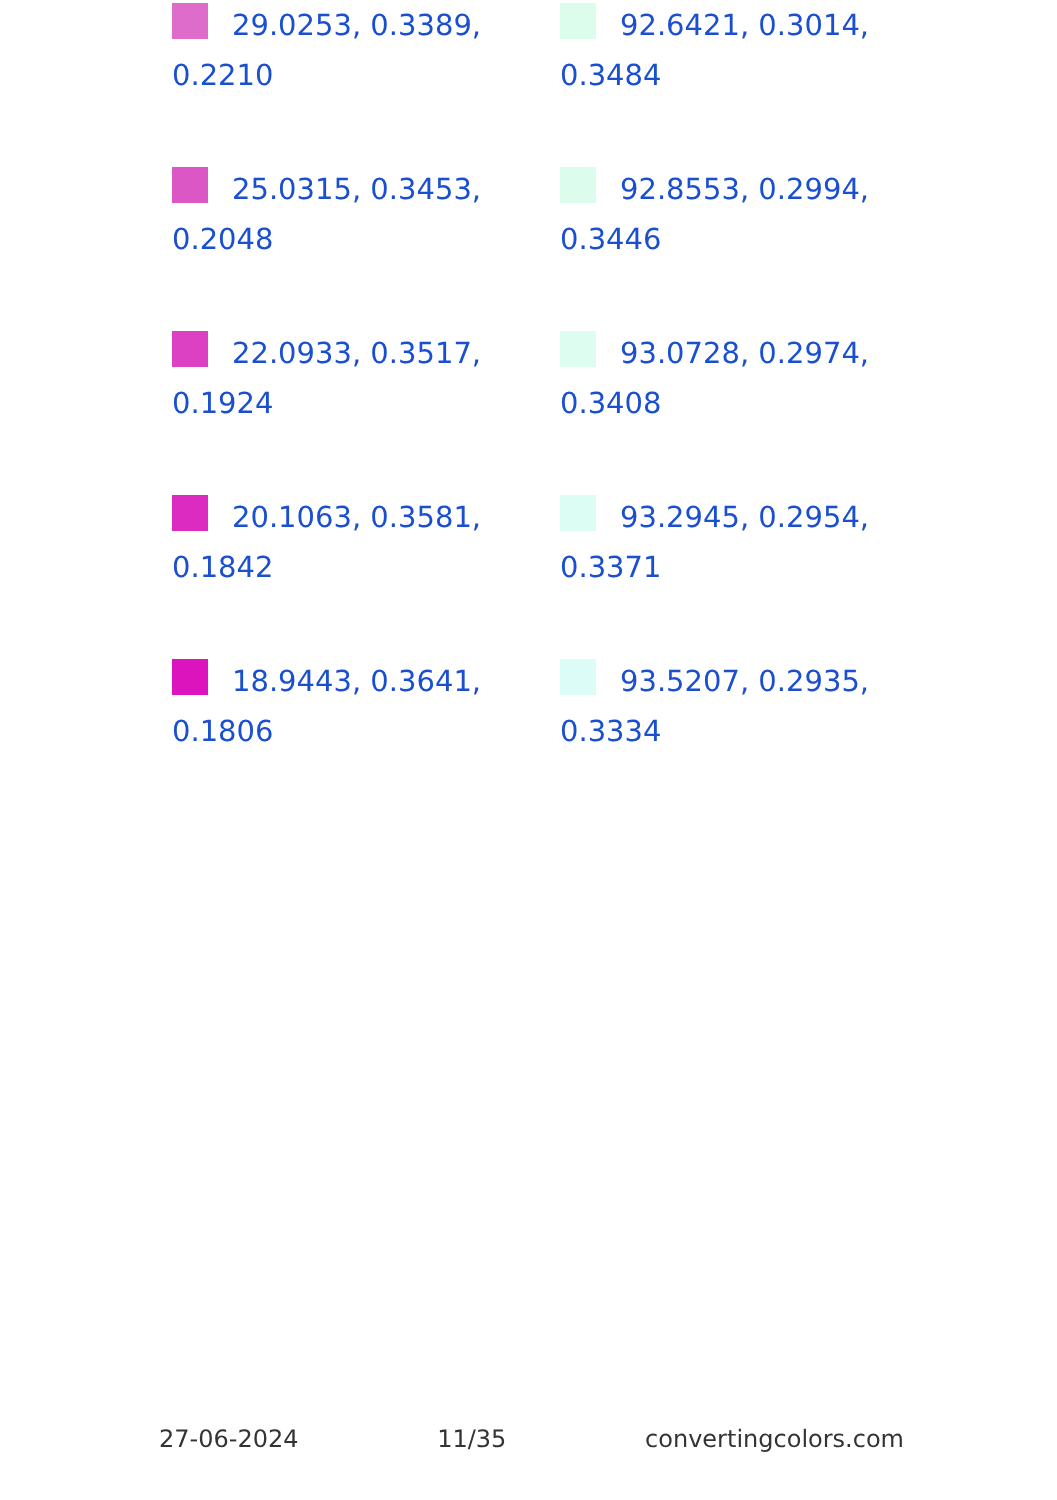29.0253, 0.3389, 0.2210
92.6421, 0.3014, 0.3484
25.0315, 0.3453, 0.2048
92.8553, 0.2994, 0.3446
22.0933, 0.3517, 0.1924
93.0728, 0.2974, 0.3408
20.1063, 0.3581, 0.1842
93.2945, 0.2954, 0.3371
18.9443, 0.3641, 0.1806
93.5207, 0.2935, 0.3334
27-06-2024 11/35 convertingcolors.com